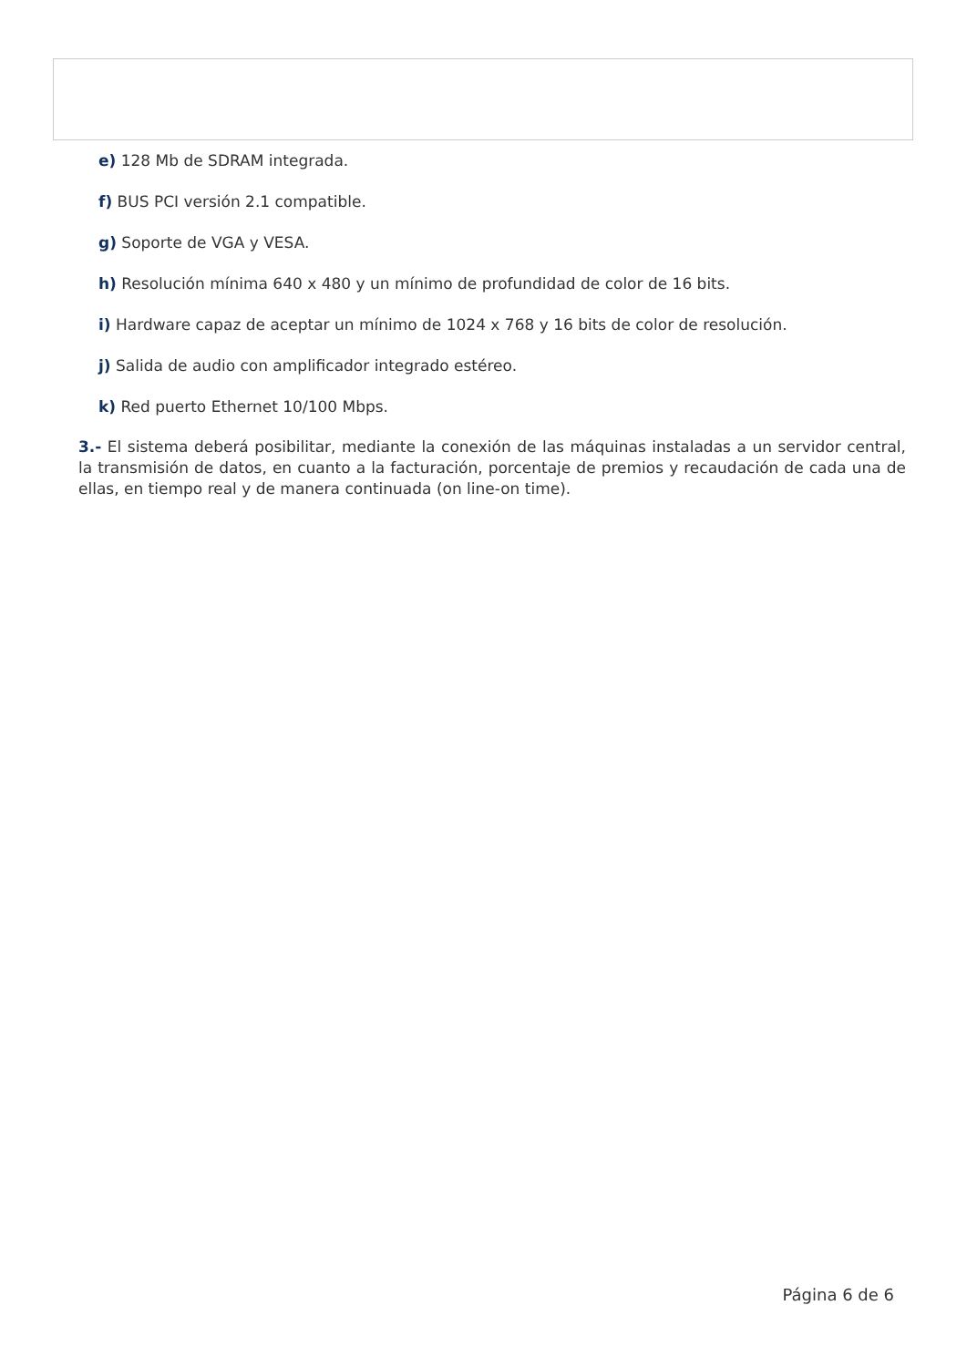e) 128 Mb de SDRAM integrada.
f) BUS PCI versión 2.1 compatible.
g) Soporte de VGA y VESA.
h) Resolución mínima 640 x 480 y un mínimo de profundidad de color de 16 bits.
i) Hardware capaz de aceptar un mínimo de 1024 x 768 y 16 bits de color de resolución.
j) Salida de audio con amplificador integrado estéreo.
k) Red puerto Ethernet 10/100 Mbps.
3.- El sistema deberá posibilitar, mediante la conexión de las máquinas instaladas a un servidor central, la transmisión de datos, en cuanto a la facturación, porcentaje de premios y recaudación de cada una de ellas, en tiempo real y de manera continuada (on line-on time).
Página 6 de 6